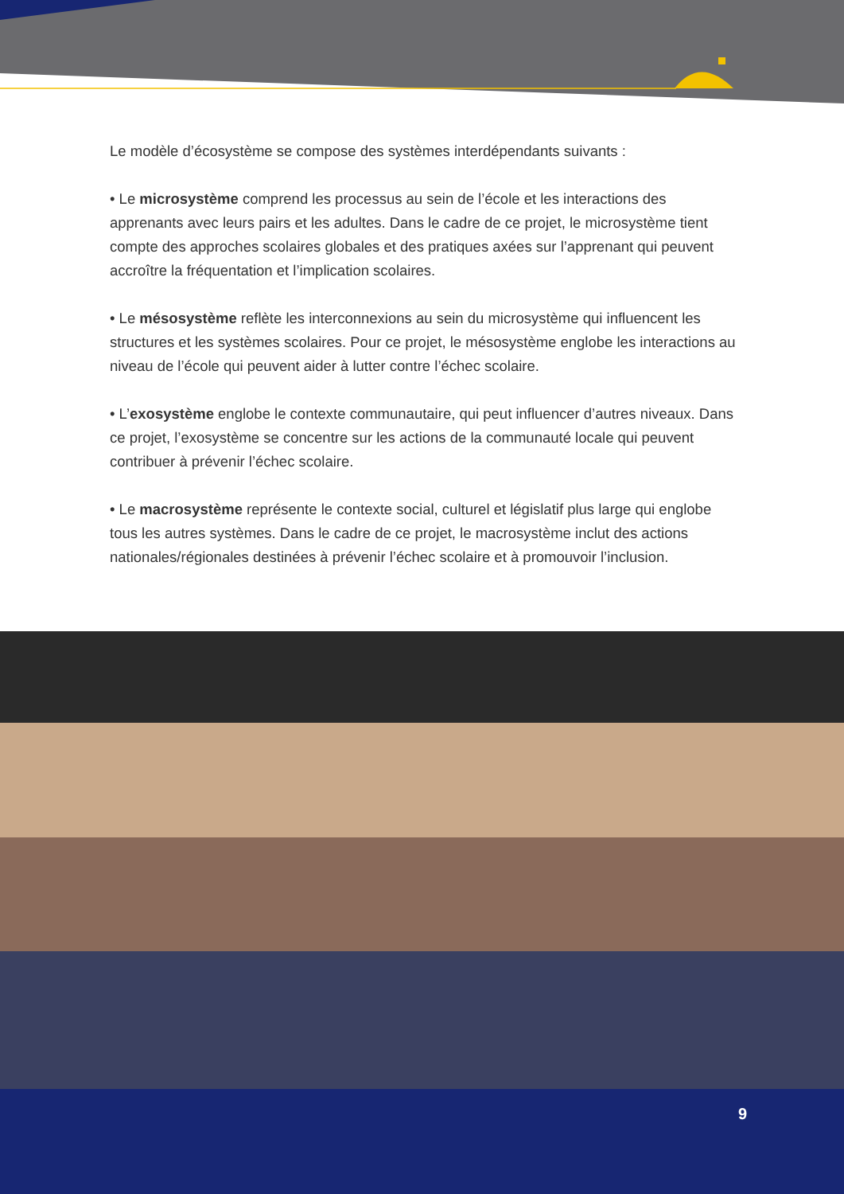Le modèle d’écosystème se compose des systèmes interdépendants suivants :
• Le microsystème comprend les processus au sein de l’école et les interactions des apprenants avec leurs pairs et les adultes. Dans le cadre de ce projet, le microsystème tient compte des approches scolaires globales et des pratiques axées sur l’apprenant qui peuvent accroître la fréquentation et l’implication scolaires.
• Le mésosystème reflète les interconnexions au sein du microsystème qui influencent les structures et les systèmes scolaires. Pour ce projet, le mésosystème englobe les interactions au niveau de l’école qui peuvent aider à lutter contre l’échec scolaire.
• L’exosystème englobe le contexte communautaire, qui peut influencer d’autres niveaux. Dans ce projet, l’exosystème se concentre sur les actions de la communauté locale qui peuvent contribuer à prévenir l’échec scolaire.
• Le macrosystème représente le contexte social, culturel et législatif plus large qui englobe tous les autres systèmes. Dans le cadre de ce projet, le macrosystème inclut des actions nationales/régionales destinées à prévenir l’échec scolaire et à promouvoir l’inclusion.
9